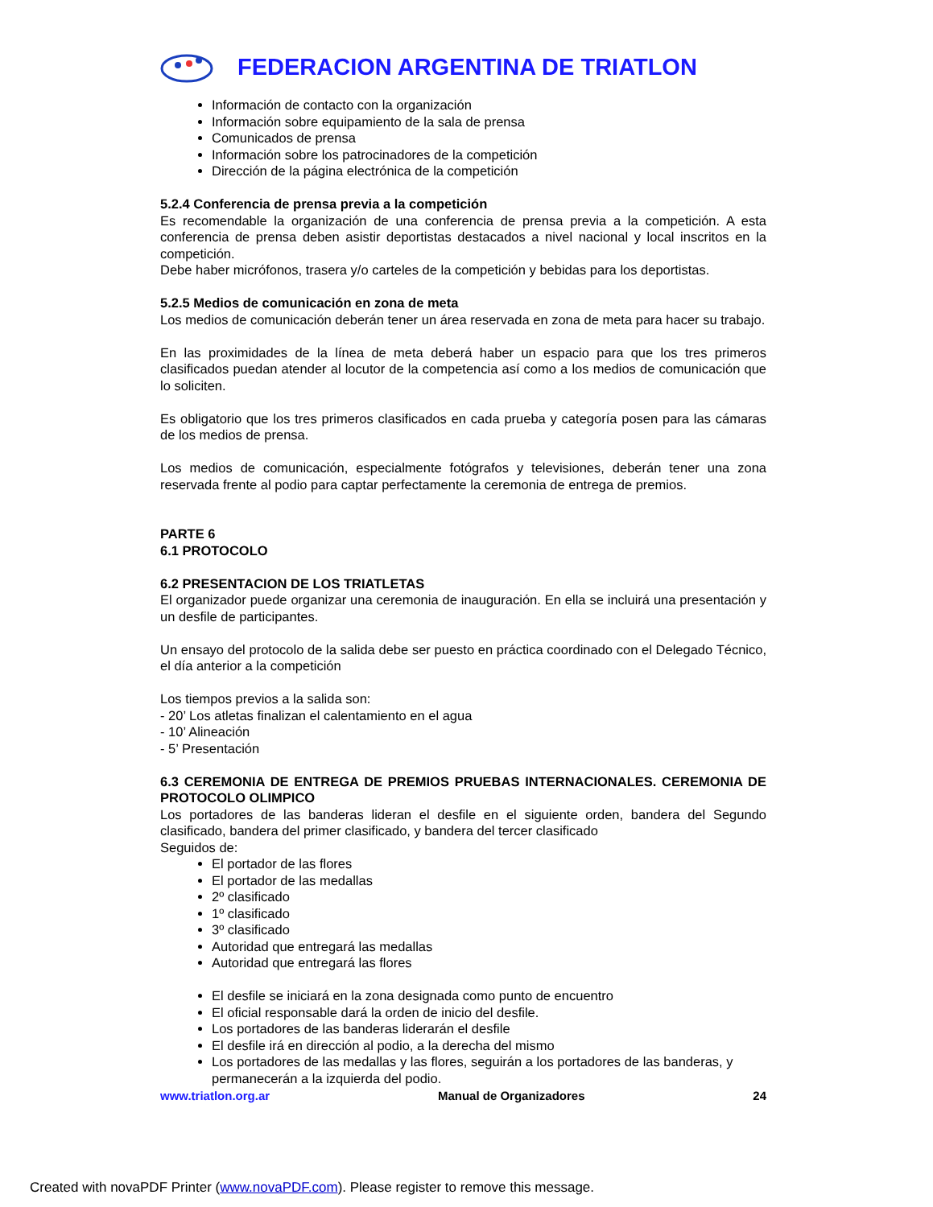FEDERACION ARGENTINA DE TRIATLON
Información de contacto con la organización
Información sobre equipamiento de la sala de prensa
Comunicados de prensa
Información sobre los patrocinadores de la competición
Dirección de la página electrónica de la competición
5.2.4 Conferencia de prensa previa a la competición
Es recomendable la organización de una conferencia de prensa previa a la competición. A esta conferencia de prensa deben asistir deportistas destacados a nivel nacional y local inscritos en la competición.
Debe haber micrófonos, trasera y/o carteles de la competición y bebidas para los deportistas.
5.2.5 Medios de comunicación en zona de meta
Los medios de comunicación deberán tener un área reservada en zona de meta para hacer su trabajo.
En las proximidades de la línea de meta deberá haber un espacio para que los tres primeros clasificados puedan atender al locutor de la competencia así como a los medios de comunicación que lo soliciten.
Es obligatorio que los tres primeros clasificados en cada prueba y categoría posen para las cámaras de los medios de prensa.
Los medios de comunicación, especialmente fotógrafos y televisiones, deberán tener una zona reservada frente al podio para captar perfectamente la ceremonia de entrega de premios.
PARTE 6
6.1 PROTOCOLO
6.2 PRESENTACION DE LOS TRIATLETAS
El organizador puede organizar una ceremonia de inauguración. En ella se incluirá una presentación y un desfile de participantes.
Un ensayo del protocolo de la salida debe ser puesto en práctica coordinado con el Delegado Técnico, el día anterior a la competición
Los tiempos previos a la salida son:
- 20’ Los atletas finalizan el calentamiento en el agua
- 10’ Alineación
- 5’ Presentación
6.3 CEREMONIA DE ENTREGA DE PREMIOS PRUEBAS INTERNACIONALES. CEREMONIA DE PROTOCOLO OLIMPICO
Los portadores de las banderas lideran el desfile en el siguiente orden, bandera del Segundo clasificado, bandera del primer clasificado, y bandera del tercer clasificado
Seguidos de:
El portador de las flores
El portador de las medallas
2º clasificado
1º clasificado
3º clasificado
Autoridad que entregará las medallas
Autoridad que entregará las flores
El desfile se iniciará en la zona designada como punto de encuentro
El oficial responsable dará la orden de inicio del desfile.
Los portadores de las banderas liderarán el desfile
El desfile irá en dirección al podio, a la derecha del mismo
Los portadores de las medallas y las flores, seguirán a los portadores de las banderas, y permanecerán a la izquierda del podio.
www.triatlon.org.ar Manual de Organizadores 24
Created with novaPDF Printer (www.novaPDF.com). Please register to remove this message.